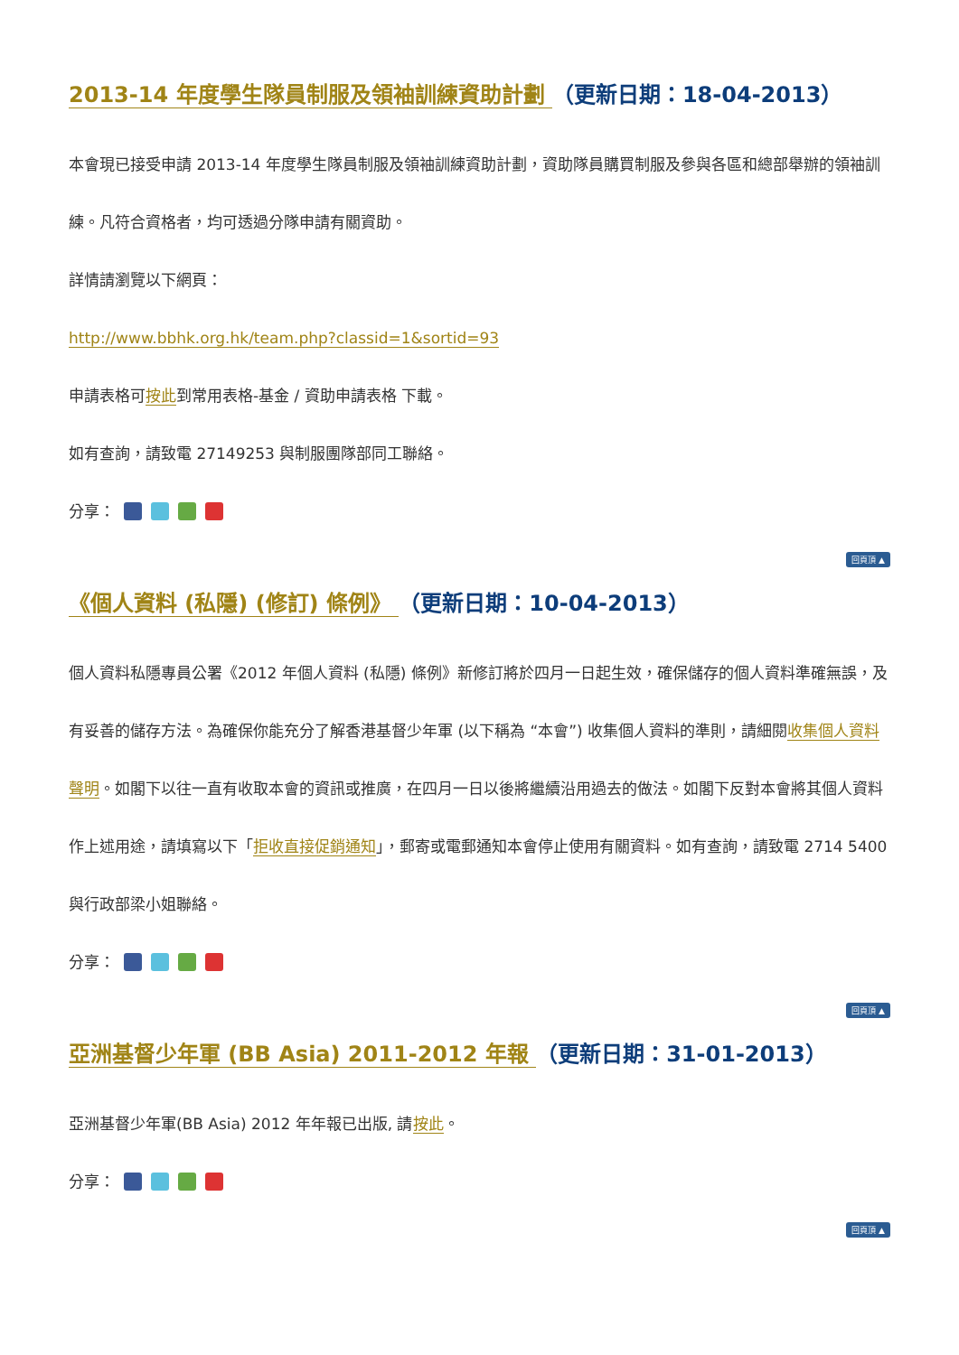2013-14 年度學生隊員制服及領袖訓練資助計劃 （更新日期：18-04-2013）
本會現已接受申請 2013-14 年度學生隊員制服及領袖訓練資助計劃，資助隊員購買制服及參與各區和總部舉辦的領袖訓練。凡符合資格者，均可透過分隊申請有關資助。
詳情請瀏覽以下網頁：
http://www.bbhk.org.hk/team.php?classid=1&sortid=93
申請表格可按此到常用表格-基金 / 資助申請表格 下載。
如有查詢，請致電 27149253 與制服團隊部同工聯絡。
分享：
回頁頂 ▲
《個人資料 (私隱) (修訂) 條例》 （更新日期：10-04-2013）
個人資料私隱專員公署《2012 年個人資料 (私隱) 條例》新修訂將於四月一日起生效，確保儲存的個人資料準確無誤，及有妥善的儲存方法。為確保你能充分了解香港基督少年軍 (以下稱為 “本會”) 收集個人資料的準則，請細閱收集個人資料聲明。如閣下以往一直有收取本會的資訊或推廣，在四月一日以後將繼續沿用過去的做法。如閣下反對本會將其個人資料作上述用途，請填寫以下「拒收直接促銷通知」，郵寄或電郵通知本會停止使用有關資料。如有查詢，請致電 2714 5400 與行政部梁小姐聯絡。
分享：
回頁頂 ▲
亞洲基督少年軍 (BB Asia) 2011-2012 年報 （更新日期：31-01-2013）
亞洲基督少年軍(BB Asia) 2012 年年報已出版, 請按此。
分享：
回頁頂 ▲